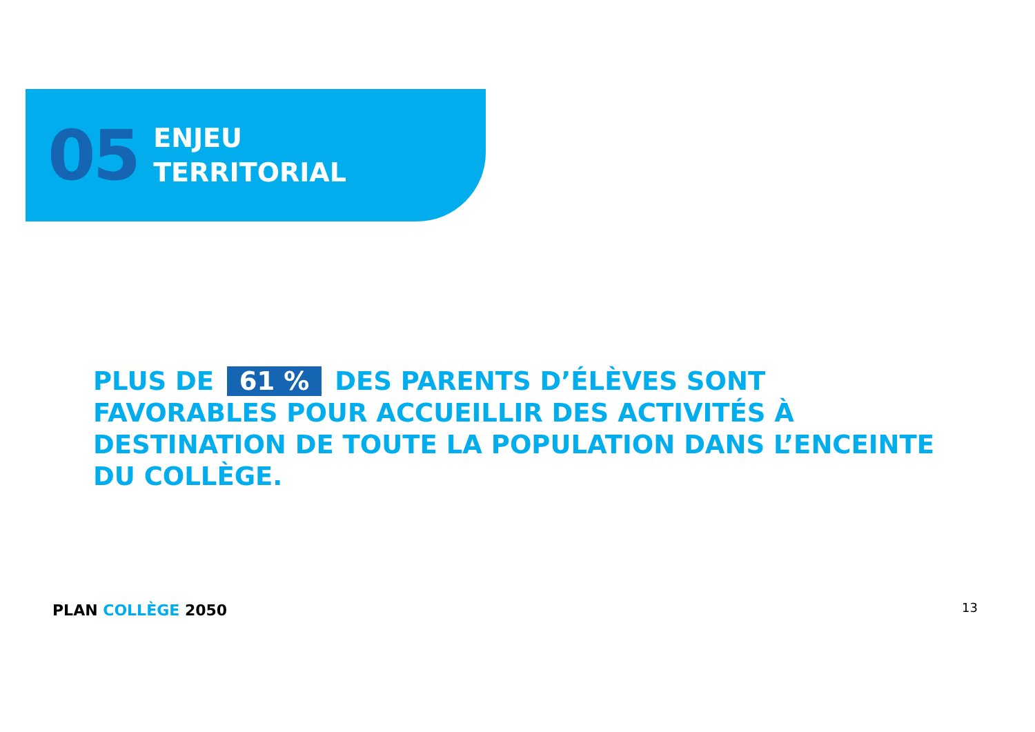05
ENJEU
TERRITORIAL
PLUS DE 61 % DES PARENTS D’ÉLÈVES SONT FAVORABLES POUR ACCUEILLIR DES ACTIVITÉS À DESTINATION DE TOUTE LA POPULATION DANS L’ENCEINTE DU COLLÈGE.
PLAN COLLÈGE 2050 13